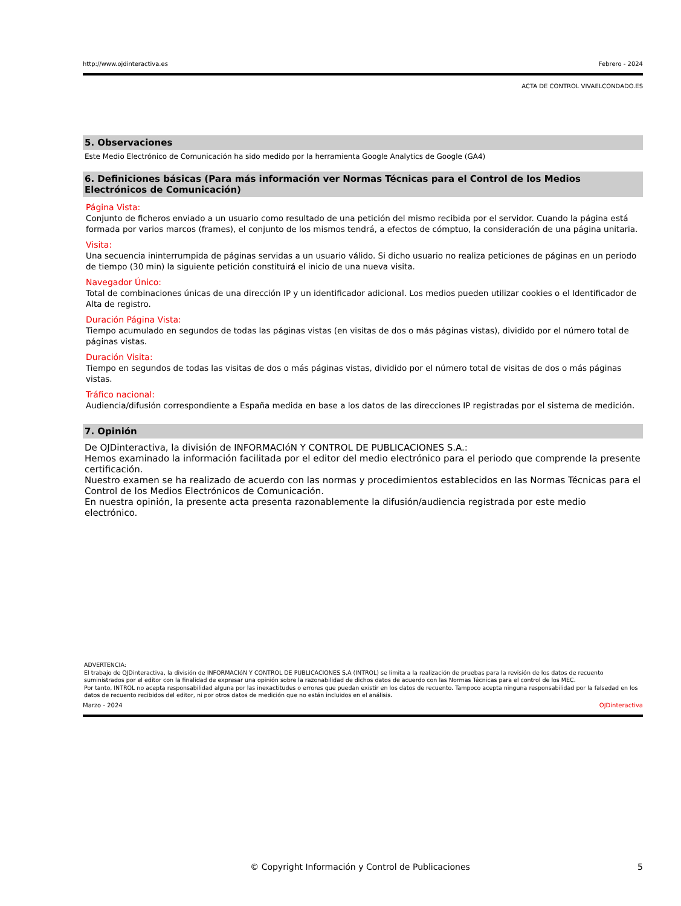http://www.ojdinteractiva.es Febrero - 2024
ACTA DE CONTROL VIVAELCONDADO.ES
5. Observaciones
Este Medio Electrónico de Comunicación ha sido medido por la herramienta Google Analytics de Google (GA4)
6. Definiciones básicas (Para más información ver Normas Técnicas para el Control de los Medios Electrónicos de Comunicación)
Página Vista:
Conjunto de ficheros enviado a un usuario como resultado de una petición del mismo recibida por el servidor. Cuando la página está formada por varios marcos (frames), el conjunto de los mismos tendrá, a efectos de cómptuo, la consideración de una página unitaria.
Visita:
Una secuencia ininterrumpida de páginas servidas a un usuario válido. Si dicho usuario no realiza peticiones de páginas en un periodo de tiempo (30 min) la siguiente petición constituirá el inicio de una nueva visita.
Navegador Único:
Total de combinaciones únicas de una dirección IP y un identificador adicional. Los medios pueden utilizar cookies o el Identificador de Alta de registro.
Duración Página Vista:
Tiempo acumulado en segundos de todas las páginas vistas (en visitas de dos o más páginas vistas), dividido por el número total de páginas vistas.
Duración Visita:
Tiempo en segundos de todas las visitas de dos o más páginas vistas, dividido por el número total de visitas de dos o más páginas vistas.
Tráfico nacional:
Audiencia/difusión correspondiente a España medida en base a los datos de las direcciones IP registradas por el sistema de medición.
7. Opinión
De OJDinteractiva, la división de INFORMACIóN Y CONTROL DE PUBLICACIONES S.A.:
Hemos examinado la información facilitada por el editor del medio electrónico para el periodo que comprende la presente certificación.
Nuestro examen se ha realizado de acuerdo con las normas y procedimientos establecidos en las Normas Técnicas para el Control de los Medios Electrónicos de Comunicación.
En nuestra opinión, la presente acta presenta razonablemente la difusión/audiencia registrada por este medio electrónico.
ADVERTENCIA:
El trabajo de OJDinteractiva, la división de INFORMACIóN Y CONTROL DE PUBLICACIONES S.A (INTROL) se limita a la realización de pruebas para la revisión de los datos de recuento suministrados por el editor con la finalidad de expresar una opinión sobre la razonabilidad de dichos datos de acuerdo con las Normas Técnicas para el control de los MEC.
Por tanto, INTROL no acepta responsabilidad alguna por las inexactitudes o errores que puedan existir en los datos de recuento. Tampoco acepta ninguna responsabilidad por la falsedad en los datos de recuento recibidos del editor, ni por otros datos de medición que no están incluidos en el análisis.
Marzo - 2024 OJDinteractiva
© Copyright Información y Control de Publicaciones 5